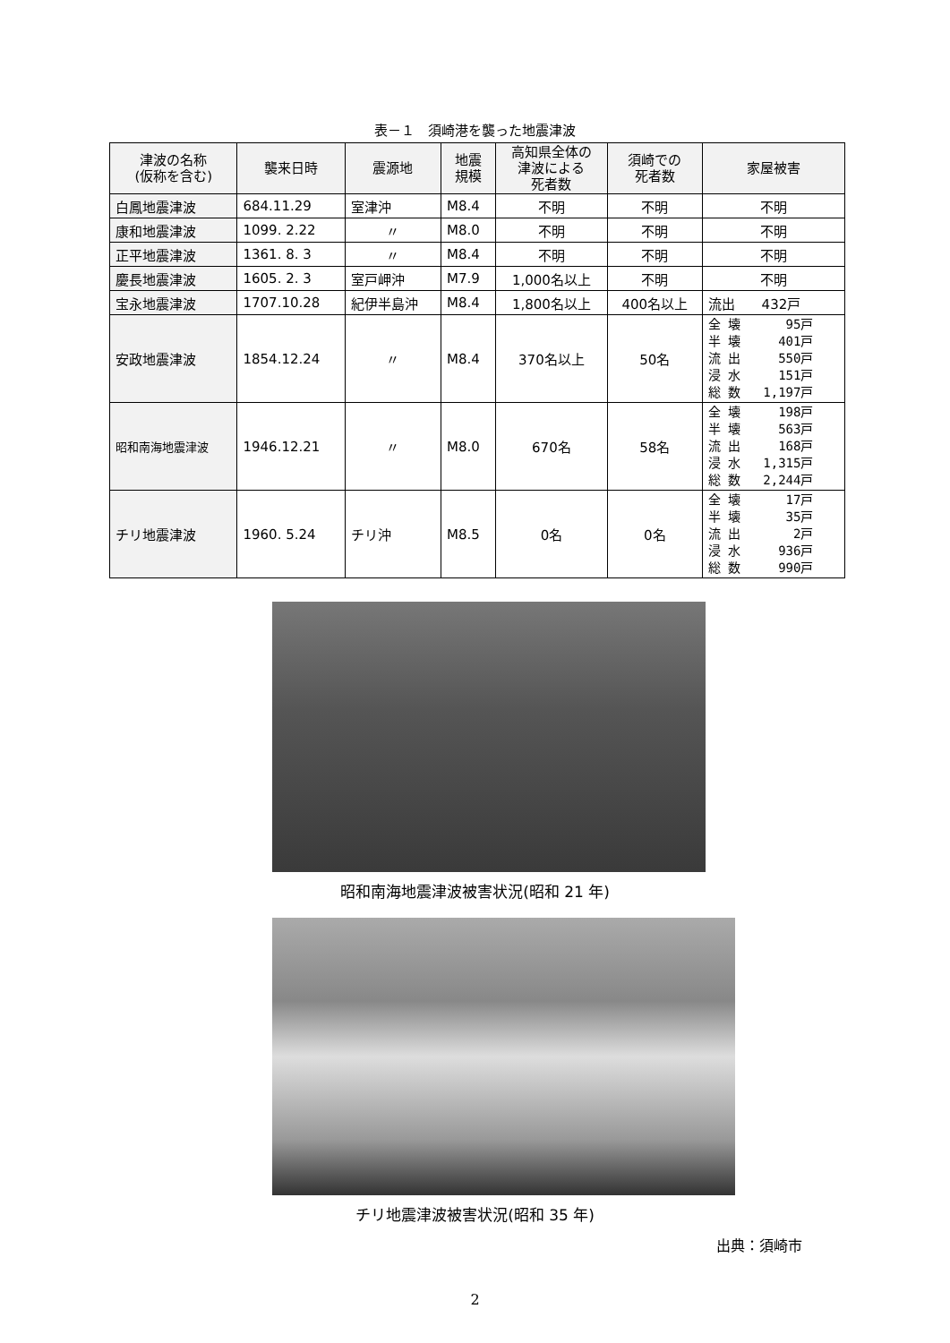表－１　須崎港を襲った地震津波
| 津波の名称 (仮称を含む) | 襲来日時 | 震源地 | 地震 規模 | 高知県全体の 津波による 死者数 | 須崎での 死者数 | 家屋被害 |
| --- | --- | --- | --- | --- | --- | --- |
| 白鳳地震津波 | 684.11.29 | 室津沖 | M8.4 | 不明 | 不明 | 不明 |
| 康和地震津波 | 1099. 2.22 | 〃 | M8.0 | 不明 | 不明 | 不明 |
| 正平地震津波 | 1361. 8. 3 | 〃 | M8.4 | 不明 | 不明 | 不明 |
| 慶長地震津波 | 1605. 2. 3 | 室戸岬沖 | M7.9 | 1,000名以上 | 不明 | 不明 |
| 宝永地震津波 | 1707.10.28 | 紀伊半島沖 | M8.4 | 1,800名以上 | 400名以上 | 流出 432戸 |
| 安政地震津波 | 1854.12.24 | 〃 | M8.4 | 370名以上 | 50名 | 全 壊 95戸 半 壊 401戸 流 出 550戸 浸 水 151戸 総 数 1,197戸 |
| 昭和南海地震津波 | 1946.12.21 | 〃 | M8.0 | 670名 | 58名 | 全 壊 198戸 半 壊 563戸 流 出 168戸 浸 水 1,315戸 総 数 2,244戸 |
| チリ地震津波 | 1960. 5.24 | チリ沖 | M8.5 | 0名 | 0名 | 全 壊 17戸 半 壊 35戸 流 出 2戸 浸 水 936戸 総 数 990戸 |
昭和南海地震津波被害状況(昭和 21 年)
チリ地震津波被害状況(昭和 35 年)
出典：須崎市
2